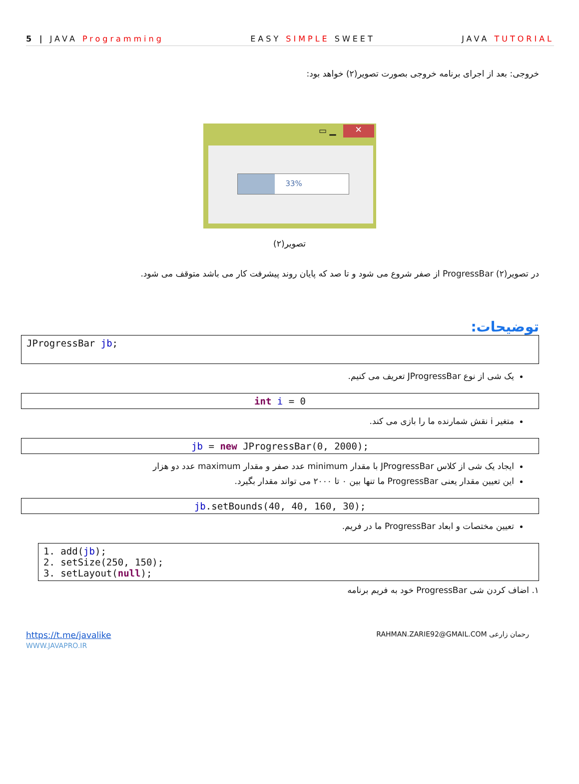5 | JAVA Programming EASY SIMPLE SWEET JAVA TUTORIAL
خروجی: بعد از اجرای برنامه خروجی بصورت تصویر(۲) خواهد بود:
✕ ▭ ▁
33%
تصویر(۲)
در تصویر(۲) ProgressBar از صفر شروع می شود و تا صد که پایان روند پیشرفت کار می باشد متوقف می شود.
توضیحات:
JProgressBar jb;
یک شی از نوع JProgressBar تعریف می کنیم.
int i = 0
متغیر i نقش شمارنده ما را بازی می کند.
jb = new JProgressBar(0, 2000);
ایجاد یک شی از کلاس JProgressBar با مقدار minimum عدد صفر و مقدار maximum عدد دو هزار
این تعیین مقدار یعنی ProgressBar ما تنها بین ۰ تا ۲۰۰۰ می تواند مقدار بگیرد.
jb.setBounds(40, 40, 160, 30);
تعیین مختصات و ابعاد ProgressBar ما در فریم.
1. add(jb);
2. setSize(250, 150);
3. setLayout(null);
۱. اضاف کردن شی ProgressBar خود به فریم برنامه
https://t.me/javalike
WWW.JAVAPRO.IR
RAHMAN.ZARIE92@GMAIL.COM رحمان زارعی